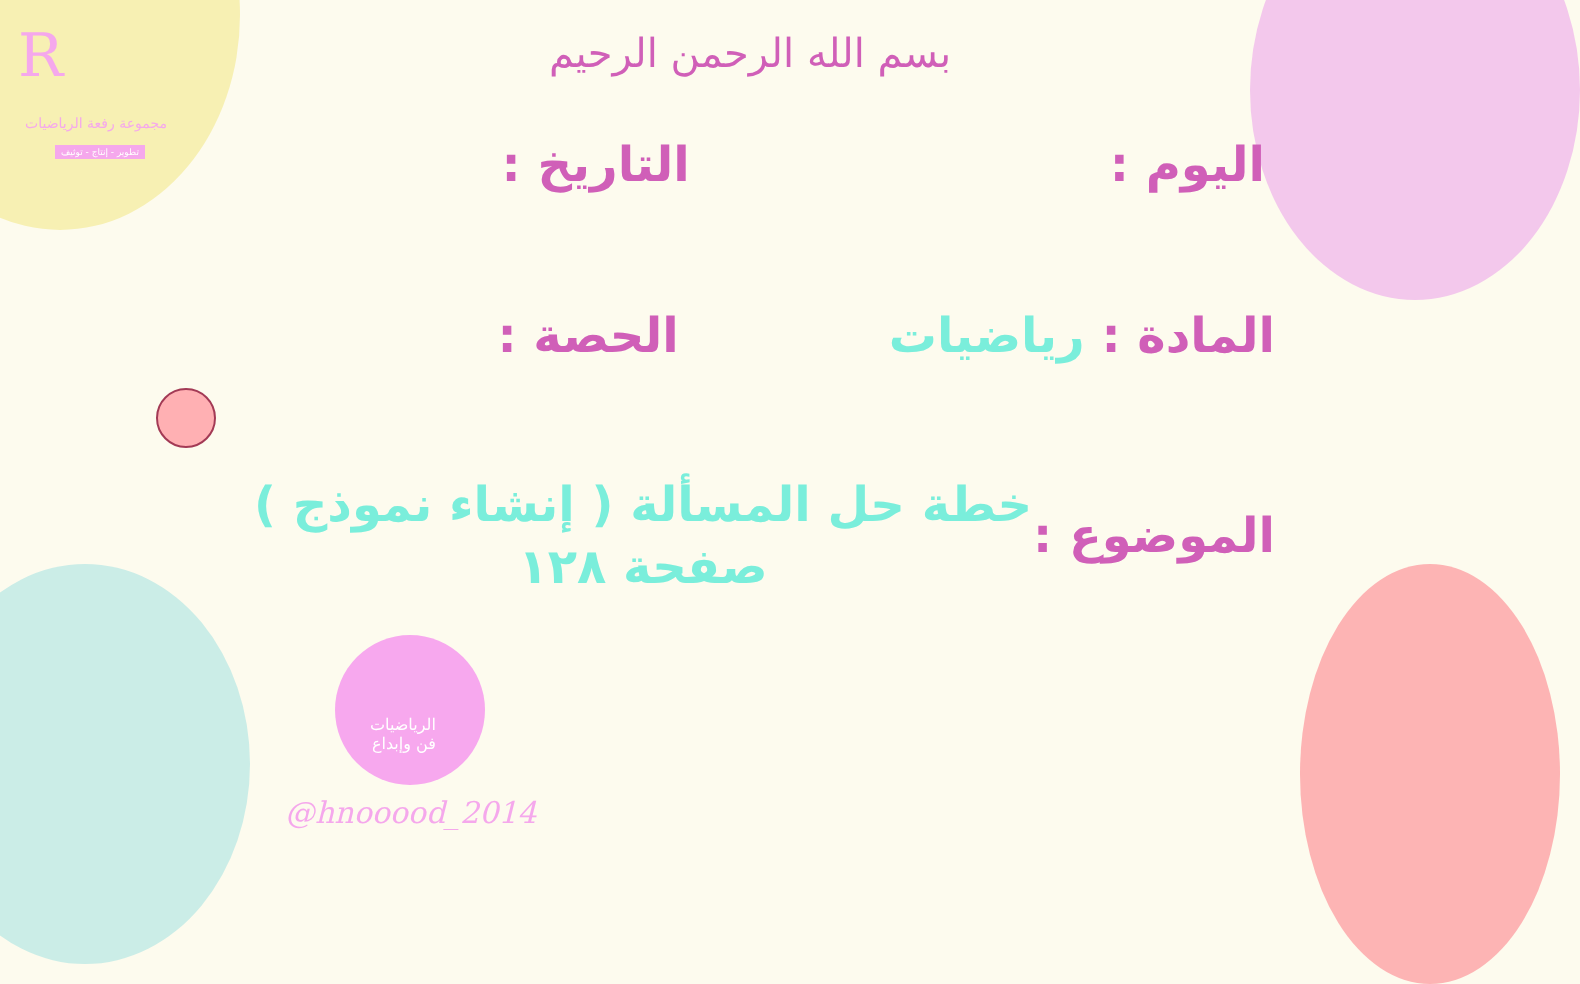R
مجموعة رفعة الرياضيات
تطوير - إنتاج - توثيف
الرياضيات
فن وإبداع
بسم الله الرحمن الرحيم
اليوم : التاريخ :
المادة : رياضيات الحصة :
الموضوع : خطة حل المسألة ( إنشاء نموذج ) صفحة ١٢٨
@hnooood_2014